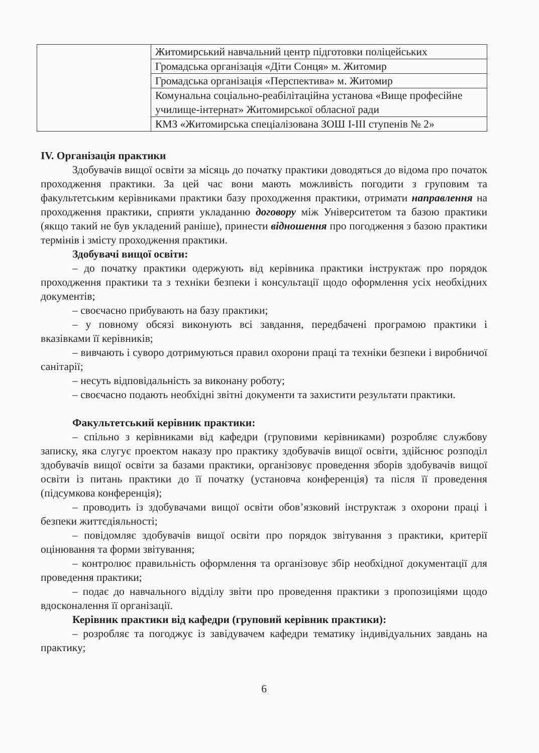| | Житомирський навчальний центр підготовки поліцейських |
| | Громадська організація «Діти Сонця» м. Житомир |
| | Громадська організація «Перспектива» м. Житомир |
| | Комунальна соціально-реабілітаційна установа «Вище професійне училище-інтернат» Житомирської обласної ради |
| | КМЗ «Житомирська спеціалізована ЗОШ І-ІІІ ступенів № 2» |
IV. Організація практики
Здобувачів вищої освіти за місяць до початку практики доводяться до відома про початок проходження практики. За цей час вони мають можливість погодити з груповим та факультетським керівниками практики базу проходження практики, отримати направлення на проходження практики, сприяти укладанню договору між Університетом та базою практики (якщо такий не був укладений раніше), принести відношення про погодження з базою практики термінів і змісту проходження практики.
Здобувачі вищої освіти:
– до початку практики одержують від керівника практики інструктаж про порядок проходження практики та з техніки безпеки і консультації щодо оформлення усіх необхідних документів;
– своєчасно прибувають на базу практики;
– у повному обсязі виконують всі завдання, передбачені програмою практики і вказівками її керівників;
– вивчають і суворо дотримуються правил охорони праці та техніки безпеки і виробничої санітарії;
– несуть відповідальність за виконану роботу;
– своєчасно подають необхідні звітні документи та захистити результати практики.
Факультетський керівник практики:
– спільно з керівниками від кафедри (груповими керівниками) розробляє службову записку, яка слугує проектом наказу про практику здобувачів вищої освіти, здійснює розподіл здобувачів вищої освіти за базами практики, організовує проведення зборів здобувачів вищої освіти із питань практики до її початку (установча конференція) та після її проведення (підсумкова конференція);
– проводить із здобувачами вищої освіти обов’язковий інструктаж з охорони праці і безпеки життєдіяльності;
– повідомляє здобувачів вищої освіти про порядок звітування з практики, критерії оцінювання та форми звітування;
– контролює правильність оформлення та організовує збір необхідної документації для проведення практики;
– подає до навчального відділу звіти про проведення практики з пропозиціями щодо вдосконалення її організації.
Керівник практики від кафедри (груповий керівник практики):
– розробляє та погоджує із завідувачем кафедри тематику індивідуальних завдань на практику;
6